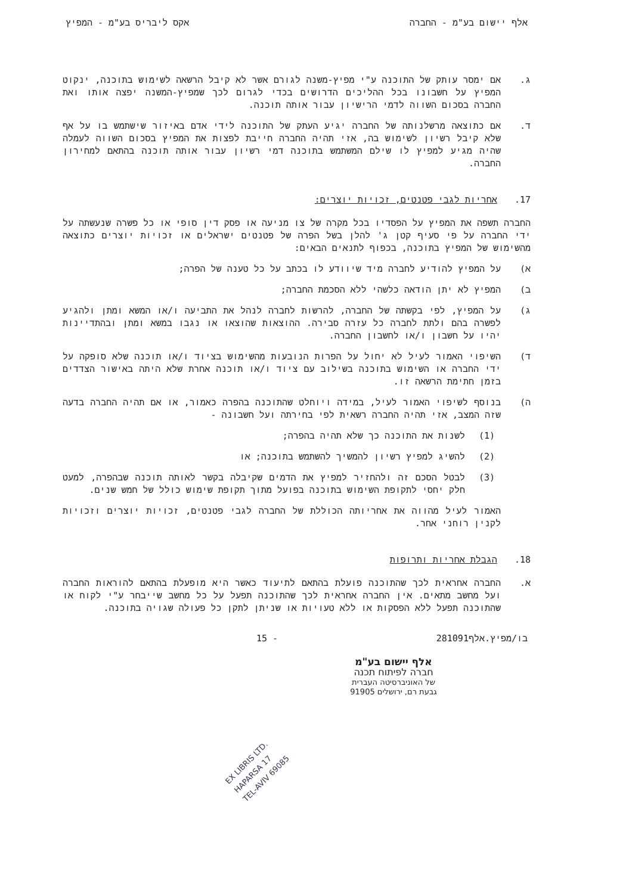אלף יישום בע"מ - החברה אקס ליבריס בע"מ - המפיץ
ג. אם ימסר עותק של התוכנה ע"י מפיץ-משנה לגורם אשר לא קיבל הרשאה לשימוש בתוכנה, ינקוט המפיץ על חשבונו בכל ההליכים הדרושים בכדי לגרום לכך שמפיץ-המשנה יפצה אותו ואת החברה בסכום השווה לדמי הרישיון עבור אותה תוכנה.
ד. אם כתוצאה מרשלנותה של החברה יגיע העתק של התוכנה לידי אדם באיזור שישתמש בו על אף שלא קיבל רשיון לשימוש בה, אזי תהיה החברה חייבת לפצות את המפיץ בסכום השווה לעמלה שהיה מגיע למפיץ לו שילם המשתמש בתוכנה דמי רשיון עבור אותה תוכנה בהתאם למחירון החברה.
17. אחריות לגבי פטנטים, זכויות יוצרים:
החברה תשפה את המפיץ על הפסדיו בכל מקרה של צו מניעה או פסק דין סופי או כל פשרה שנעשתה על ידי החברה על פי סעיף קטן ג' להלן בשל הפרה של פטנטים ישראלים או זכויות יוצרים כתוצאה מהשימוש של המפיץ בתוכנה, בכפוף לתנאים הבאים:
א) על המפיץ להודיע לחברה מיד שיוודע לו בכתב על כל טענה של הפרה;
ב) המפיץ לא יתן הודאה כלשהי ללא הסכמת החברה;
ג) על המפיץ, לפי בקשתה של החברה, להרשות לחברה לנהל את התביעה ו/או המשא ומתן ולהגיע לפשרה בהם ולתת לחברה כל עזרה סבירה. ההוצאות שהוצאו או נגבו במשא ומתן ובהתדיינות יהיו על חשבון ו/או לחשבון החברה.
ד) השיפוי האמור לעיל לא יחול על הפרות הנובעות מהשימוש בציוד ו/או תוכנה שלא סופקה על ידי החברה או השימוש בתוכנה בשילוב עם ציוד ו/או תוכנה אחרת שלא היתה באישור הצדדים בזמן חתימת הרשאה זו.
ה) בנוסף לשיפוי האמור לעיל, במידה ויוחלט שהתוכנה בהפרה כאמור, או אם תהיה החברה בדעה שזה המצב, אזי תהיה החברה רשאית לפי בחירתה ועל חשבונה -
(1) לשנות את התוכנה כך שלא תהיה בהפרה;
(2) להשיג למפיץ רשיון להמשיך להשתמש בתוכנה; או
(3) לבטל הסכם זה ולהחזיר למפיץ את הדמים שקיבלה בקשר לאותה תוכנה שבהפרה, למעט חלק יחסי לתקופת השימוש בתוכנה בפועל מתוך תקופת שימוש כולל של חמש שנים.
האמור לעיל מהווה את אחריותה הכוללת של החברה לגבי פטנטים, זכויות יוצרים וזכויות לקנין רוחני אחר.
18. הגבלת אחריות ותרופות
א. החברה אחראית לכך שהתוכנה פועלת בהתאם לתיעוד כאשר היא מופעלת בהתאם להוראות החברה ועל מחשב מתאים. אין החברה אחראית לכך שהתוכנה תפעל על כל מחשב שייבחר ע"י לקוח או שהתוכנה תפעל ללא הפסקות או ללא טעויות או שניתן לתקן כל פעולה שגויה בתוכנה.
בו/מפיץ.אלף281091 - 15
אלף יישום בע"מ
חברה לפיתוח תכנה
של האוניברסיטה העברית
גבעת רם, ירושלים 91905
EX LIBRIS LTD.
HAPARSA 17
TEL-AVIV 69085